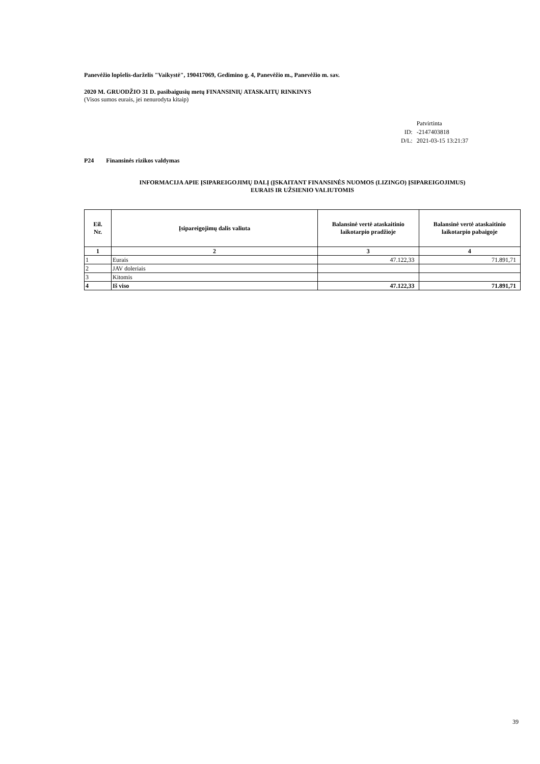Panevėžio lopšelis-darželis "Vaikystė", 190417069, Gedimino g. 4, Panevėžio m., Panevėžio m. sav.
2020 M. GRUODŽIO 31 D. pasibaigusių metų FINANSINIŲ ATASKAITŲ RINKINYS
(Visos sumos eurais, jei nenurodyta kitaip)
| | Patvirtinta |
| ID: | -2147403818 |
| D/L: | 2021-03-15 13:21:37 |
P24 Finansinės rizikos valdymas
INFORMACIJA APIE ĮSIPAREIGOJIMŲ DALĮ (ĮSKAITANT FINANSINĖS NUOMOS (LIZINGO) ĮSIPAREIGOJIMUS)
EURAIS IR UŽSIENIO VALIUTOMIS
| Eil. Nr. | Įsipareigojimų dalis valiuta | Balansinė vertė ataskaitinio laikotarpio pradžioje | Balansinė vertė ataskaitinio laikotarpio pabaigoje |
| --- | --- | --- | --- |
| 1 | 2 | 3 | 4 |
| 1 | Eurais | 47.122,33 | 71.891,71 |
| 2 | JAV doleriais | | |
| 3 | Kitomis | | |
| 4 | Iš viso | 47.122,33 | 71.891,71 |
39